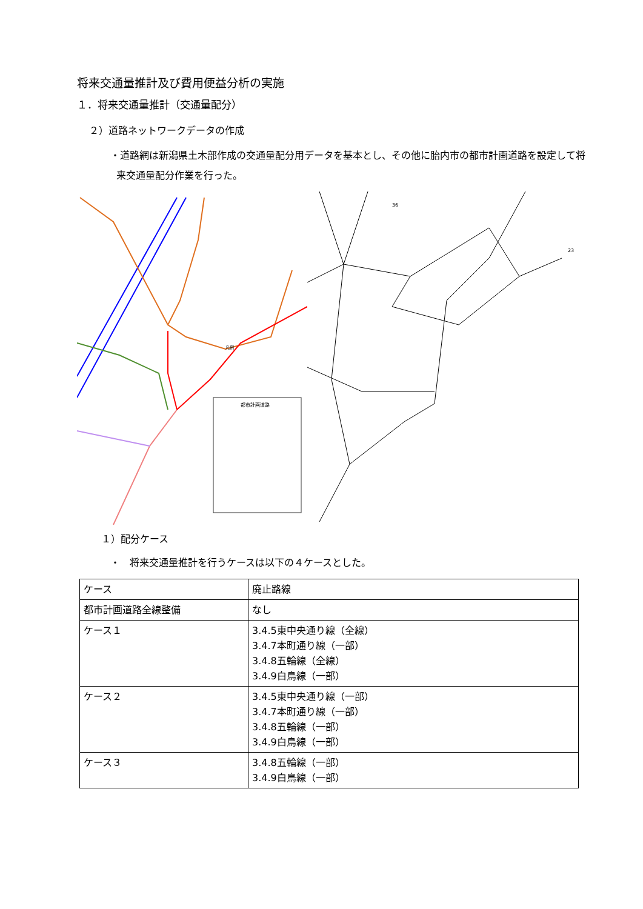将来交通量推計及び費用便益分析の実施
１．将来交通量推計（交通量配分）
２）道路ネットワークデータの作成
・道路網は新潟県土木部作成の交通量配分用データを基本とし、その他に胎内市の都市計画道路を設定して将来交通量配分作業を行った。
都市計画道路
凡例
36
23
１）配分ケース
・　将来交通量推計を行うケースは以下の４ケースとした。
| ケース | 廃止路線 |
| 都市計画道路全線整備 | なし |
| ケース１ | 3.4.5東中央通り線（全線） 3.4.7本町通り線（一部） 3.4.8五輪線（全線） 3.4.9白鳥線（一部） |
| ケース２ | 3.4.5東中央通り線（一部） 3.4.7本町通り線（一部） 3.4.8五輪線（一部） 3.4.9白鳥線（一部） |
| ケース３ | 3.4.8五輪線（一部） 3.4.9白鳥線（一部） |